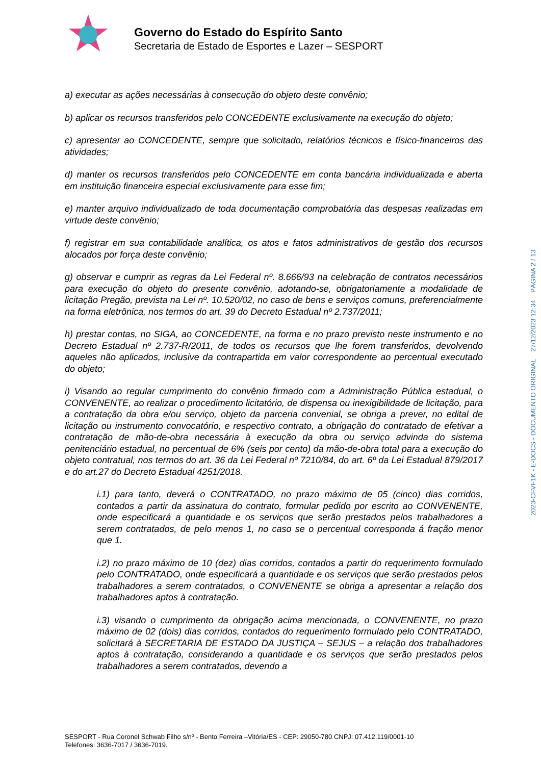Governo do Estado do Espírito Santo
Secretaria de Estado de Esportes e Lazer – SESPORT
a) executar as ações necessárias à consecução do objeto deste convênio;
b) aplicar os recursos transferidos pelo CONCEDENTE exclusivamente na execução do objeto;
c) apresentar ao CONCEDENTE, sempre que solicitado, relatórios técnicos e físico-financeiros das atividades;
d) manter os recursos transferidos pelo CONCEDENTE em conta bancária individualizada e aberta em instituição financeira especial exclusivamente para esse fim;
e) manter arquivo individualizado de toda documentação comprobatória das despesas realizadas em virtude deste convênio;
f) registrar em sua contabilidade analítica, os atos e fatos administrativos de gestão dos recursos alocados por força deste convênio;
g) observar e cumprir as regras da Lei Federal nº. 8.666/93 na celebração de contratos necessários para execução do objeto do presente convênio, adotando-se, obrigatoriamente a modalidade de licitação Pregão, prevista na Lei nº. 10.520/02, no caso de bens e serviços comuns, preferencialmente na forma eletrônica, nos termos do art. 39 do Decreto Estadual nº 2.737/2011;
h) prestar contas, no SIGA, ao CONCEDENTE, na forma e no prazo previsto neste instrumento e no Decreto Estadual nº 2.737-R/2011, de todos os recursos que lhe forem transferidos, devolvendo aqueles não aplicados, inclusive da contrapartida em valor correspondente ao percentual executado do objeto;
i) Visando ao regular cumprimento do convênio firmado com a Administração Pública estadual, o CONVENENTE, ao realizar o procedimento licitatório, de dispensa ou inexigibilidade de licitação, para a contratação da obra e/ou serviço, objeto da parceria convenial, se obriga a prever, no edital de licitação ou instrumento convocatório, e respectivo contrato, a obrigação do contratado de efetivar a contratação de mão-de-obra necessária à execução da obra ou serviço advinda do sistema penitenciário estadual, no percentual de 6% (seis por cento) da mão-de-obra total para a execução do objeto contratual, nos termos do art. 36 da Lei Federal nº 7210/84, do art. 6º da Lei Estadual 879/2017 e do art.27 do Decreto Estadual 4251/2018.
i.1) para tanto, deverá o CONTRATADO, no prazo máximo de 05 (cinco) dias corridos, contados a partir da assinatura do contrato, formular pedido por escrito ao CONVENENTE, onde especificará a quantidade e os serviços que serão prestados pelos trabalhadores a serem contratados, de pelo menos 1, no caso se o percentual corresponda á fração menor que 1.
i.2) no prazo máximo de 10 (dez) dias corridos, contados a partir do requerimento formulado pelo CONTRATADO, onde especificará a quantidade e os serviços que serão prestados pelos trabalhadores a serem contratados, o CONVENENTE se obriga a apresentar a relação dos trabalhadores aptos à contratação.
i.3) visando o cumprimento da obrigação acima mencionada, o CONVENENTE, no prazo máximo de 02 (dois) dias corridos, contados do requerimento formulado pelo CONTRATADO, solicitará à SECRETARIA DE ESTADO DA JUSTIÇA – SEJUS – a relação dos trabalhadores aptos à contratação, considerando a quantidade e os serviços que serão prestados pelos trabalhadores a serem contratados, devendo a
2023-CFVF1K - E-DOCS - DOCUMENTO ORIGINAL 27/12/2023 12:34 PÁGINA 2 / 13
SESPORT - Rua Coronel Schwab Filho s/nº - Bento Ferreira –Vitória/ES - CEP: 29050-780 CNPJ: 07.412.119/0001-10
Telefones: 3636-7017 / 3636-7019.